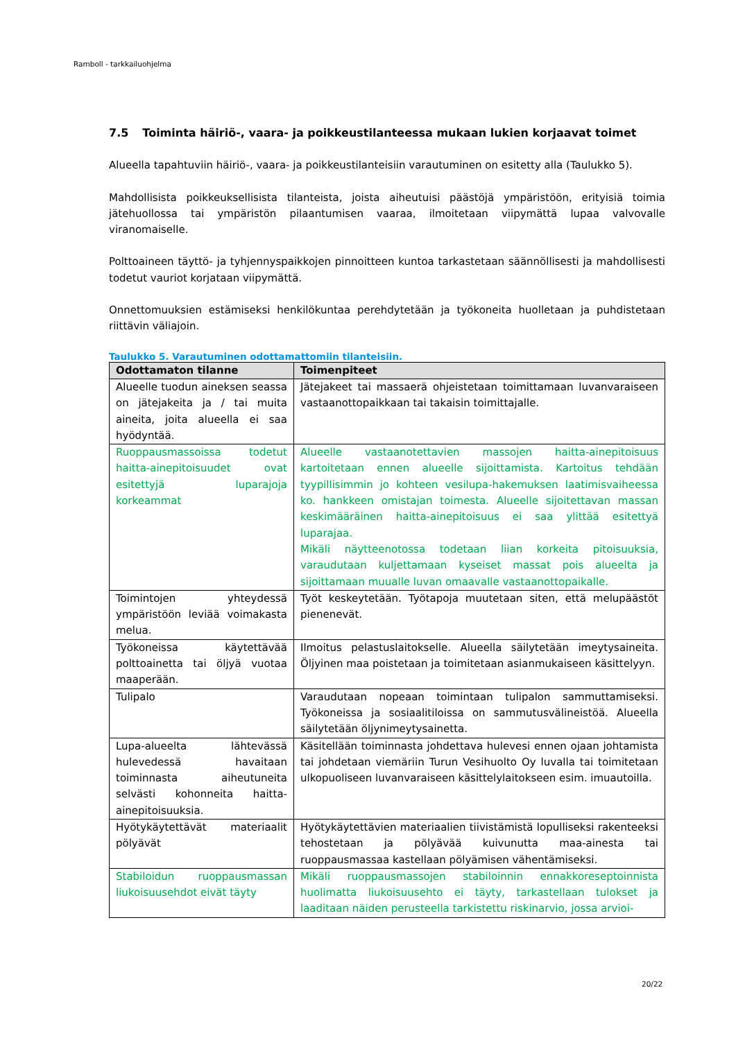Ramboll - tarkkailuohjelma
7.5 Toiminta häiriö-, vaara- ja poikkeustilanteessa mukaan lukien korjaavat toimet
Alueella tapahtuviin häiriö-, vaara- ja poikkeustilanteisiin varautuminen on esitetty alla (Taulukko 5).
Mahdollisista poikkeuksellisista tilanteista, joista aiheutuisi päästöjä ympäristöön, erityisiä toimia jätehuollossa tai ympäristön pilaantumisen vaaraa, ilmoitetaan viipymättä lupaa valvovalle viranomaiselle.
Polttoaineen täyttö- ja tyhjennyspaikkojen pinnoitteen kuntoa tarkastetaan säännöllisesti ja mahdollisesti todetut vauriot korjataan viipymättä.
Onnettomuuksien estämiseksi henkilökuntaa perehdytetään ja työkoneita huolletaan ja puhdistetaan riittävin väliajoin.
Taulukko 5. Varautuminen odottamattomiin tilanteisiin.
| Odottamaton tilanne | Toimenpiteet |
| --- | --- |
| Alueelle tuodun aineksen seassa on jätejakeita ja / tai muita aineita, joita alueella ei saa hyödyntää. | Jätejakeet tai massaerä ohjeistetaan toimittamaan luvanvaraiseen vastaanottopaikkaan tai takaisin toimittajalle. |
| Ruoppausmassoissa todetut haitta-ainepitoisuudet ovat esitettyjä luparajoja korkeammat | Alueelle vastaanotettavien massojen haitta-ainepitoisuus kartoitetaan ennen alueelle sijoittamista. Kartoitus tehdään tyypillisimmin jo kohteen vesilupa-hakemuksen laatimisvaiheessa ko. hankkeen omistajan toimesta. Alueelle sijoitettavan massan keskimääräinen haitta-ainepitoisuus ei saa ylittää esitettyä luparajaa. Mikäli näytteenotossa todetaan liian korkeita pitoisuuksia, varaudutaan kuljettamaan kyseiset massat pois alueelta ja sijoittamaan muualle luvan omaavalle vastaanottopaikalle. |
| Toimintojen yhteydessä ympäristöön leviää voimakasta melua. | Työt keskeytetään. Työtapoja muutetaan siten, että melupäästöt pienenevät. |
| Työkoneissa käytettävää polttoainetta tai öljyä vuotaa maaperään. | Ilmoitus pelastuslaitokselle. Alueella säilytetään imeytysaineita. Öljyinen maa poistetaan ja toimitetaan asianmukaiseen käsittelyyn. |
| Tulipalo | Varaudutaan nopeaan toimintaan tulipalon sammuttamiseksi. Työkoneissa ja sosiaalitiloissa on sammutusvälineistöä. Alueella säilytetään öljynimeytysainetta. |
| Lupa-alueelta lähtevässä hulevedessä havaitaan toiminnasta aiheutuneita selvästi kohonneita haitta-ainepitoisuuksia. | Käsitellään toiminnasta johdettava hulevesi ennen ojaan johtamista tai johdetaan viemäriin Turun Vesihuolto Oy luvalla tai toimitetaan ulkopuoliseen luvanvaraiseen käsittelylaitokseen esim. imuautoilla. |
| Hyötykäytettävät materiaalit pölyävät | Hyötykäytettävien materiaalien tiivistämistä lopulliseksi rakenteeksi tehostetaan ja pölyävää kuivunutta maa-ainesta tai ruoppausmassaa kastellaan pölyämisen vähentämiseksi. |
| Stabiloidun ruoppausmassan liukoisuusehdot eivät täyty | Mikäli ruoppausmassojen stabiloinnin ennakkoreseptoinnista huolimatta liukoisuusehto ei täyty, tarkastellaan tulokset ja laaditaan näiden perusteella tarkistettu riskinarvio, jossa arvioi- |
20/22